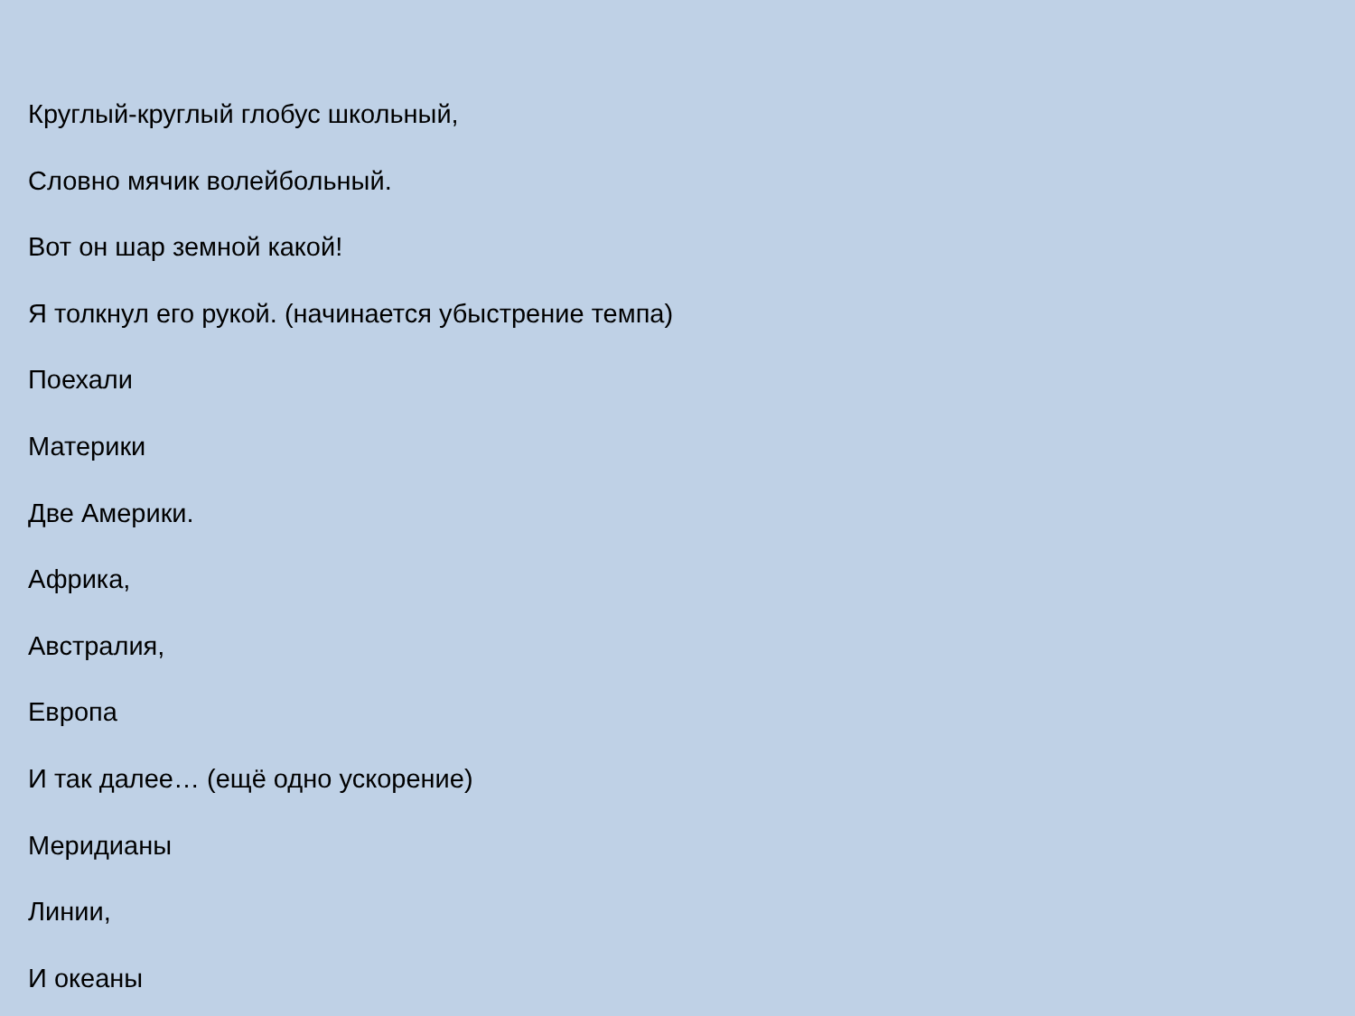Круглый-круглый глобус школьный,
Словно мячик волейбольный.
Вот он шар земной какой!
Я толкнул его рукой. (начинается убыстрение темпа)
Поехали
Материки
Две Америки.
Африка,
Австралия,
Европа
И так далее… (ещё одно ускорение)
Меридианы
Линии,
И океаны